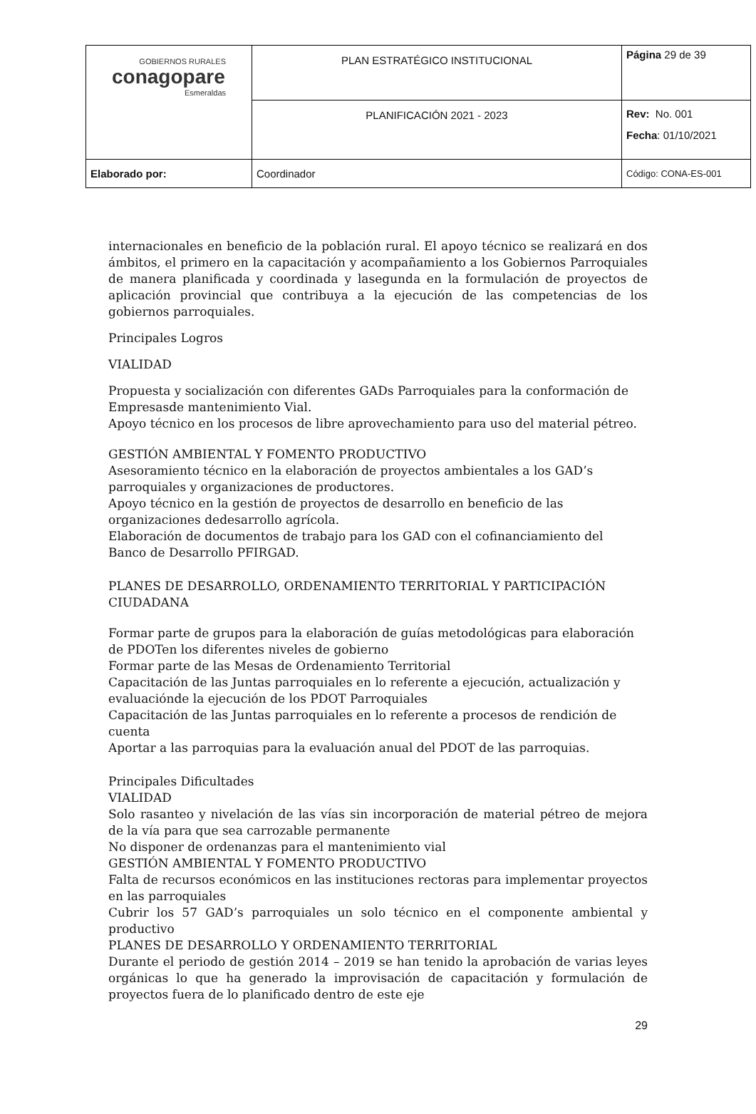| GOBIERNOS RURALES conagopare Esmeraldas | PLAN ESTRATÉGICO INSTITUCIONAL | Página 29 de 39 |
| | PLANIFICACIÓN 2021 - 2023 | Rev: No. 001 Fecha : 01/10/2021 |
| Elaborado por: | Coordinador | Código: CONA-ES-001 |
internacionales en beneficio de la población rural. El apoyo técnico se realizará en dos ámbitos, el primero en la capacitación y acompañamiento a los Gobiernos Parroquiales de manera planificada y coordinada y lasegunda en la formulación de proyectos de aplicación provincial que contribuya a la ejecución de las competencias de los gobiernos parroquiales.
Principales Logros
VIALIDAD
Propuesta y socialización con diferentes GADs Parroquiales para la conformación de Empresasde mantenimiento Vial.
Apoyo técnico en los procesos de libre aprovechamiento para uso del material pétreo.
GESTIÓN AMBIENTAL Y FOMENTO PRODUCTIVO
Asesoramiento técnico en la elaboración de proyectos ambientales a los GAD’s parroquiales y organizaciones de productores.
Apoyo técnico en la gestión de proyectos de desarrollo en beneficio de las
organizaciones dedesarrollo agrícola.
Elaboración de documentos de trabajo para los GAD con el cofinanciamiento del
Banco de Desarrollo PFIRGAD.
PLANES DE DESARROLLO, ORDENAMIENTO TERRITORIAL Y PARTICIPACIÓN CIUDADANA
Formar parte de grupos para la elaboración de guías metodológicas para elaboración
de PDOTen los diferentes niveles de gobierno
Formar parte de las Mesas de Ordenamiento Territorial
Capacitación de las Juntas parroquiales en lo referente a ejecución, actualización y
evaluaciónde la ejecución de los PDOT Parroquiales
Capacitación de las Juntas parroquiales en lo referente a procesos de rendición de cuenta
Aportar a las parroquias para la evaluación anual del PDOT de las parroquias.
Principales Dificultades
VIALIDAD
Solo rasanteo y nivelación de las vías sin incorporación de material pétreo de mejora de la vía para que sea carrozable permanente
No disponer de ordenanzas para el mantenimiento vial
GESTIÓN AMBIENTAL Y FOMENTO PRODUCTIVO
Falta de recursos económicos en las instituciones rectoras para implementar proyectos en las parroquiales
Cubrir los 57 GAD’s parroquiales un solo técnico en el componente ambiental y productivo
PLANES DE DESARROLLO Y ORDENAMIENTO TERRITORIAL
Durante el periodo de gestión 2014 – 2019 se han tenido la aprobación de varias leyes orgánicas lo que ha generado la improvisación de capacitación y formulación de proyectos fuera de lo planificado dentro de este eje
29